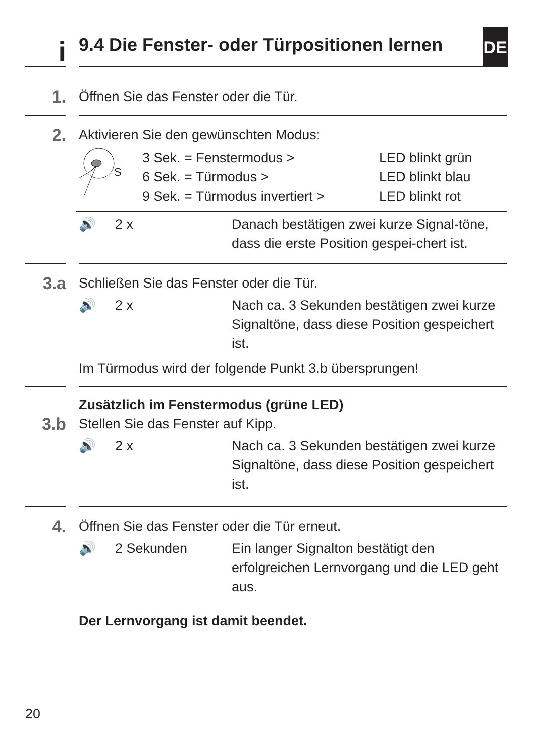DE
i
9.4 Die Fenster- oder Türpositionen lernen
1.
Öffnen Sie das Fenster oder die Tür.
2.
Aktivieren Sie den gewünschten Modus:
S
3 Sek. = Fenstermodus >
6 Sek. = Türmodus >
9 Sek. = Türmodus invertiert >
LED blinkt grün
LED blinkt blau
LED blinkt rot
🔊 2 x Danach bestätigen zwei kurze Signal-töne, dass die erste Position gespei-chert ist.
3.a
Schließen Sie das Fenster oder die Tür.
🔊 2 x Nach ca. 3 Sekunden bestätigen zwei kurze Signaltöne, dass diese Position gespeichert ist.
Im Türmodus wird der folgende Punkt 3.b übersprungen!
Zusätzlich im Fenstermodus (grüne LED)
3.b
Stellen Sie das Fenster auf Kipp.
🔊 2 x Nach ca. 3 Sekunden bestätigen zwei kurze Signaltöne, dass diese Position gespeichert ist.
4.
Öffnen Sie das Fenster oder die Tür erneut.
🔊 2 Sekunden Ein langer Signalton bestätigt den erfolgreichen Lernvorgang und die LED geht aus.
Der Lernvorgang ist damit beendet.
20